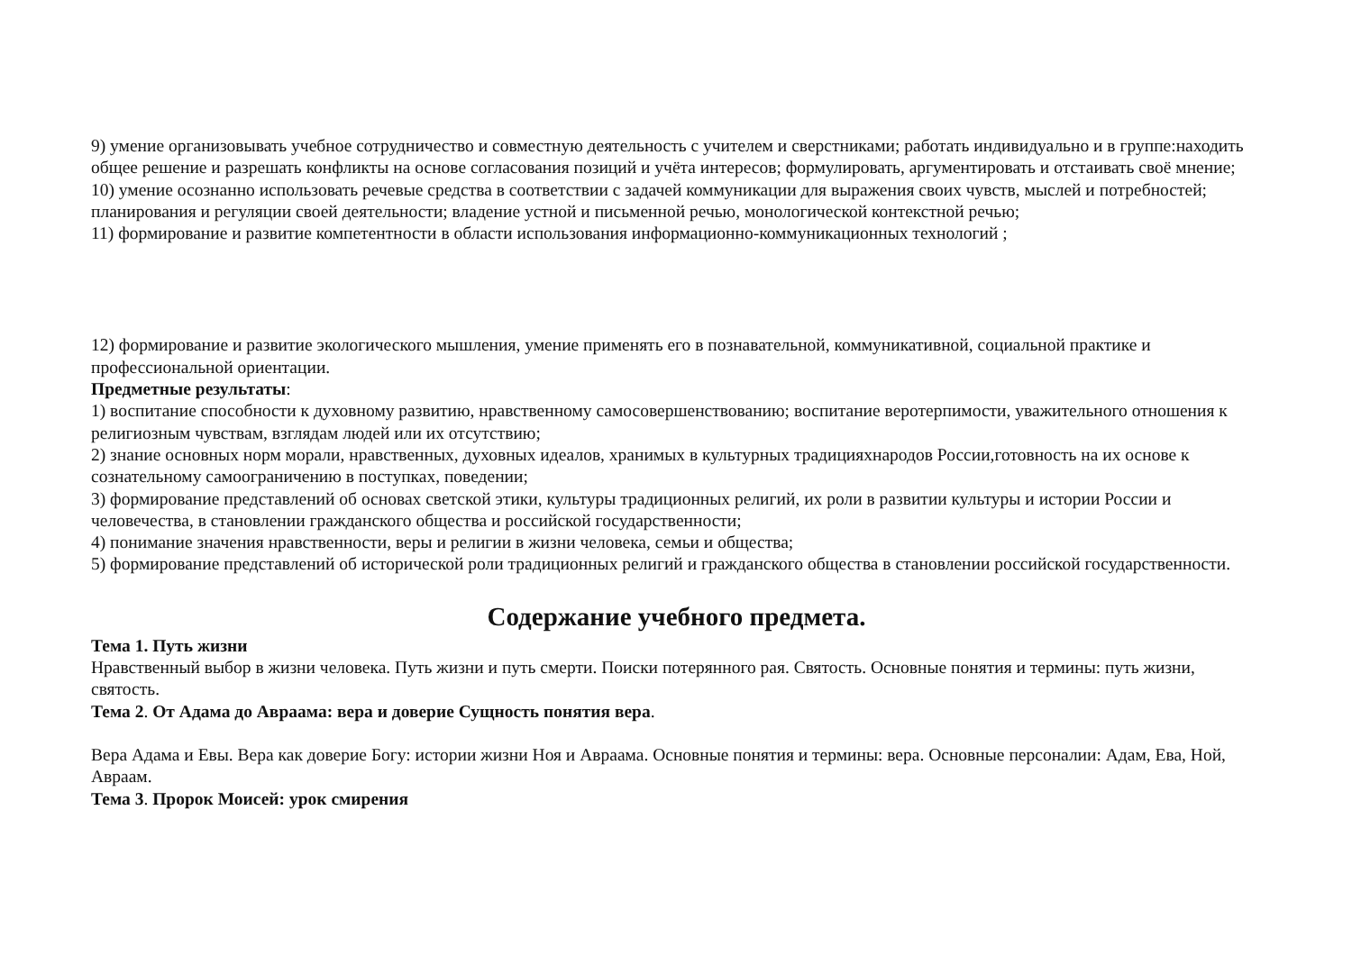9) умение организовывать учебное сотрудничество и совместную деятельность с учителем и сверстниками; работать индивидуально и в группе:находить общее решение и разрешать конфликты на основе согласования позиций и учёта интересов; формулировать, аргументировать и отстаивать своё мнение;
10) умение осознанно использовать речевые средства в соответствии с задачей коммуникации для выражения своих чувств, мыслей и потребностей; планирования и регуляции своей деятельности; владение устной и письменной речью, монологической контекстной речью;
11) формирование и развитие компетентности в области использования информационно-коммуникационных технологий ;
12) формирование и развитие экологического мышления, умение применять его в познавательной, коммуникативной, социальной практике и профессиональной ориентации.
Предметные результаты:
1) воспитание способности к духовному развитию, нравственному самосовершенствованию; воспитание веротерпимости, уважительного отношения к религиозным чувствам, взглядам людей или их отсутствию;
2) знание основных норм морали, нравственных, духовных идеалов, хранимых в культурных традицияхнародов России,готовность на их основе к сознательному самоограничению в поступках, поведении;
3) формирование представлений об основах светской этики, культуры традиционных религий, их роли в развитии культуры и истории России и человечества, в становлении гражданского общества и российской государственности;
4) понимание значения нравственности, веры и религии в жизни человека, семьи и общества;
5) формирование представлений об исторической роли традиционных религий и гражданского общества в становлении российской государственности.
Содержание учебного предмета.
Тема 1. Путь жизни
Нравственный выбор в жизни человека. Путь жизни и путь смерти. Поиски потерянного рая. Святость. Основные понятия и термины: путь жизни, святость.
Тема 2. От Адама до Авраама: вера и доверие Сущность понятия вера.
Вера Адама и Евы. Вера как доверие Богу: истории жизни Ноя и Авраама. Основные понятия и термины: вера. Основные персоналии: Адам, Ева, Ной, Авраам.
Тема 3. Пророк Моисей: урок смирения